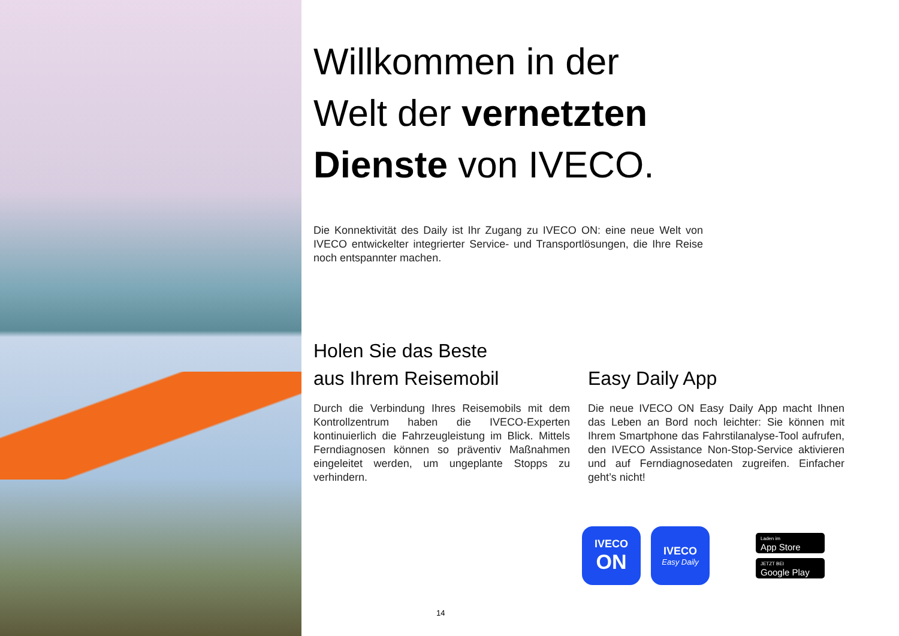Willkommen in der
Welt der vernetzten
Dienste von IVECO.
Die Konnektivität des Daily ist Ihr Zugang zu IVECO ON: eine neue Welt von IVECO entwickelter integrierter Service- und Transportlösungen, die Ihre Reise noch entspannter machen.
Holen Sie das Beste
aus Ihrem Reisemobil
Durch die Verbindung Ihres Reisemobils mit dem Kontrollzentrum haben die IVECO-Experten kontinuierlich die Fahrzeugleistung im Blick. Mittels Ferndiagnosen können so präventiv Maßnahmen eingeleitet werden, um ungeplante Stopps zu verhindern.
Easy Daily App
Die neue IVECO ON Easy Daily App macht Ihnen das Leben an Bord noch leichter: Sie können mit Ihrem Smartphone das Fahrstilanalyse-Tool aufrufen, den IVECO Assistance Non-Stop-Service aktivieren und auf Ferndiagnosedaten zugreifen. Einfacher geht’s nicht!
IVECO
ON
IVECO
Easy Daily
Laden im
App Store
JETZT BEI
Google Play
14